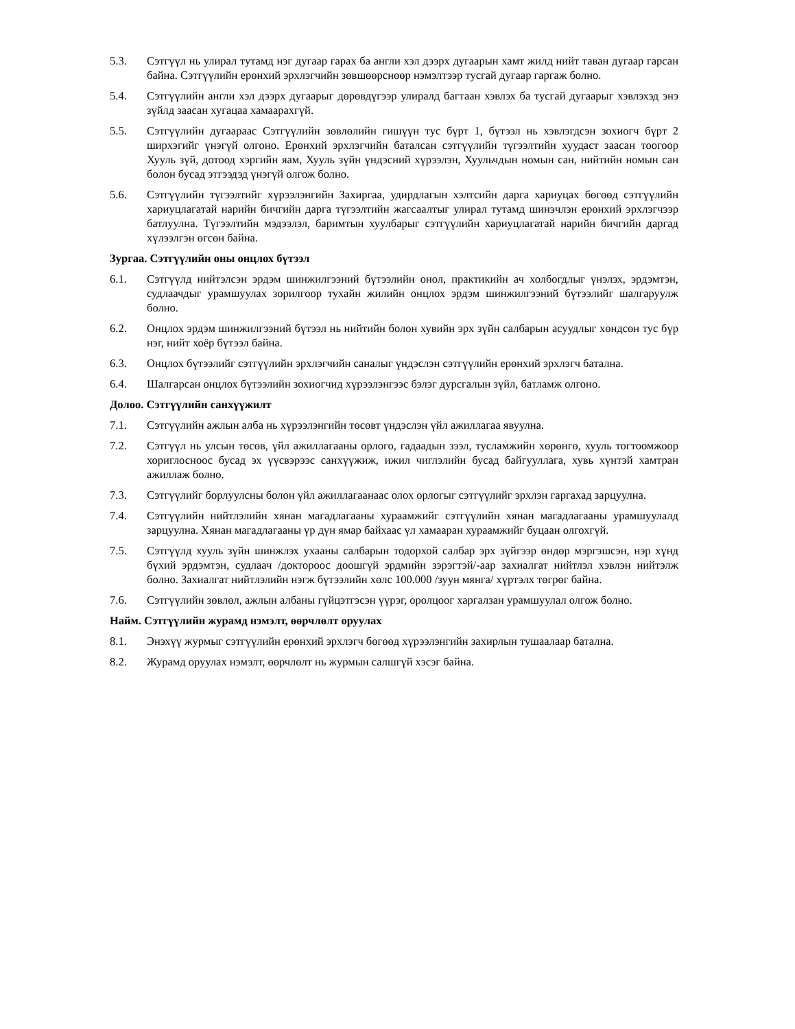5.3. Сэтгүүл нь улирал тутамд нэг дугаар гарах ба англи хэл дээрх дугаарын хамт жилд нийт таван дугаар гарсан байна. Сэтгүүлийн ерөнхий эрхлэгчийн зөвшөөрснөөр нэмэлтээр тусгай дугаар гаргаж болно.
5.4. Сэтгүүлийн англи хэл дээрх дугаарыг дөрөвдүгээр улиралд багтаан хэвлэх ба тусгай дугаарыг хэвлэхэд энэ зүйлд заасан хугацаа хамаарахгүй.
5.5. Сэтгүүлийн дугаараас Сэтгүүлийн зөвлөлийн гишүүн тус бүрт 1, бүтээл нь хэвлэгдсэн зохиогч бүрт 2 ширхэгийг үнэгүй олгоно. Ерөнхий эрхлэгчийн баталсан сэтгүүлийн түгээлтийн хуудаст заасан тоогоор Хууль зүй, дотоод хэргийн яам, Хууль зүйн үндэсний хүрээлэн, Хуульчдын номын сан, нийтийн номын сан болон бусад этгээдэд үнэгүй олгож болно.
5.6. Сэтгүүлийн түгээлтийг хүрээлэнгийн Захиргаа, удирдлагын хэлтсийн дарга хариуцах бөгөөд сэтгүүлийн хариуцлагатай нарийн бичгийн дарга түгээлтийн жагсаалтыг улирал тутамд шинэчлэн ерөнхий эрхлэгчээр батлуулна. Түгээлтийн мэдээлэл, баримтын хуулбарыг сэтгүүлийн хариуцлагатай нарийн бичгийн даргад хүлээлгэн өгсөн байна.
Зургаа. Сэтгүүлийн оны онцлох бүтээл
6.1. Сэтгүүлд нийтэлсэн эрдэм шинжилгээний бүтээлийн онол, практикийн ач холбогдлыг үнэлэх, эрдэмтэн, судлаачдыг урамшуулах зорилгоор тухайн жилийн онцлох эрдэм шинжилгээний бүтээлийг шалгаруулж болно.
6.2. Онцлох эрдэм шинжилгээний бүтээл нь нийтийн болон хувийн эрх зүйн салбарын асуудлыг хөндсөн тус бүр нэг, нийт хоёр бүтээл байна.
6.3. Онцлох бүтээлийг сэтгүүлийн эрхлэгчийн саналыг үндэслэн сэтгүүлийн ерөнхий эрхлэгч батална.
6.4. Шалгарсан онцлох бүтээлийн зохиогчид хүрээлэнгээс бэлэг дурсгалын зүйл, батламж олгоно.
Долоо. Сэтгүүлийн санхүүжилт
7.1. Сэтгүүлийн ажлын алба нь хүрээлэнгийн төсөвт үндэслэн үйл ажиллагаа явуулна.
7.2. Сэтгүүл нь улсын төсөв, үйл ажиллагааны орлого, гадаадын зээл, тусламжийн хөрөнгө, хууль тогтоомжоор хориглосноос бусад эх үүсвэрээс санхүүжиж, ижил чиглэлийн бусад байгууллага, хувь хүнтэй хамтран ажиллаж болно.
7.3. Сэтгүүлийг борлуулсны болон үйл ажиллагаанаас олох орлогыг сэтгүүлийг эрхлэн гаргахад зарцуулна.
7.4. Сэтгүүлийн нийтлэлийн хянан магадлагааны хураамжийг сэтгүүлийн хянан магадлагааны урамшуулалд зарцуулна. Хянан магадлагааны үр дүн ямар байхаас үл хамааран хураамжийг буцаан олгохгүй.
7.5. Сэтгүүлд хууль зүйн шинжлэх ухааны салбарын тодорхой салбар эрх зүйгээр өндөр мэргэшсэн, нэр хүнд бүхий эрдэмтэн, судлаач /доктороос доошгүй эрдмийн зэрэгтэй/-аар захиалгат нийтлэл хэвлэн нийтэлж болно. Захиалгат нийтлэлийн нэгж бүтээлийн хөлс 100.000 /зуун мянга/ хүртэлх төгрөг байна.
7.6. Сэтгүүлийн зөвлөл, ажлын албаны гүйцэтгэсэн үүрэг, оролцоог харгалзан урамшуулал олгож болно.
Найм. Сэтгүүлийн журамд нэмэлт, өөрчлөлт оруулах
8.1. Энэхүү журмыг сэтгүүлийн ерөнхий эрхлэгч бөгөөд хүрээлэнгийн захирлын тушаалаар батална.
8.2. Журамд оруулах нэмэлт, өөрчлөлт нь журмын салшгүй хэсэг байна.